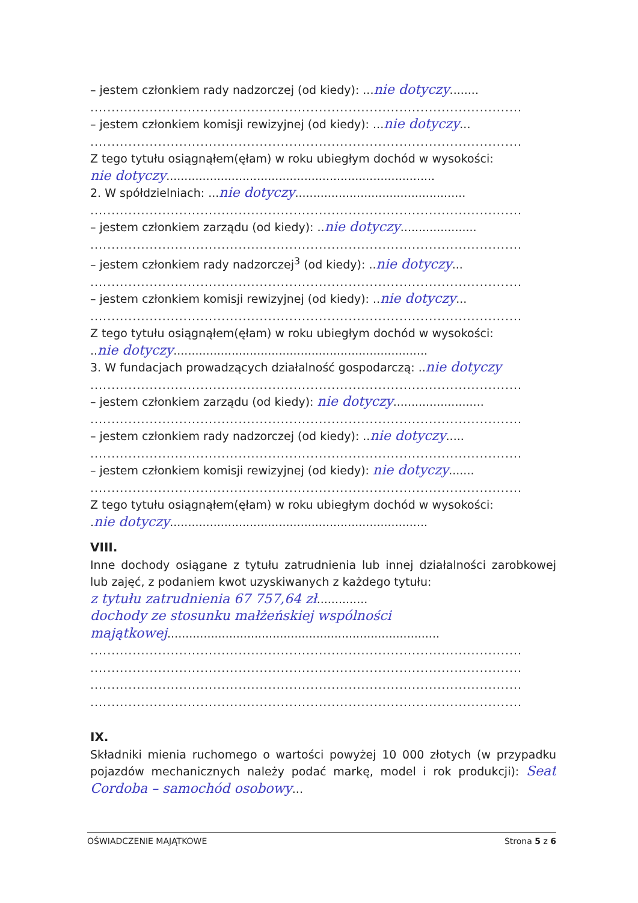– jestem członkiem rady nadzorczej (od kiedy): ...nie dotyczy........
......................................................................................................
– jestem członkiem komisji rewizyjnej (od kiedy): ...nie dotyczy...
......................................................................................................
Z tego tytułu osiągnąłem(ęłam) w roku ubiegłym dochód w wysokości:
nie dotyczy..........................................................................
2. W spółdzielniach: ...nie dotyczy...............................................
......................................................................................................
– jestem członkiem zarządu (od kiedy): ..nie dotyczy.....................
......................................................................................................
– jestem członkiem rady nadzorczej<sup>3</sup> (od kiedy): ..nie dotyczy...
......................................................................................................
– jestem członkiem komisji rewizyjnej (od kiedy): ..nie dotyczy...
......................................................................................................
Z tego tytułu osiągnąłem(ęłam) w roku ubiegłym dochód w wysokości:
..nie dotyczy......................................................................
3. W fundacjach prowadzących działalność gospodarczą: ..nie dotyczy
......................................................................................................
– jestem członkiem zarządu (od kiedy): nie dotyczy.........................
......................................................................................................
– jestem członkiem rady nadzorczej (od kiedy): ..nie dotyczy.....
......................................................................................................
– jestem członkiem komisji rewizyjnej (od kiedy): nie dotyczy.......
......................................................................................................
Z tego tytułu osiągnąłem(ęłam) w roku ubiegłym dochód w wysokości:
.nie dotyczy.......................................................................
VIII.
Inne dochody osiągane z tytułu zatrudnienia lub innej działalności zarobkowej lub zajęć, z podaniem kwot uzyskiwanych z każdego tytułu:
z tytułu zatrudnienia 67 757,64 zł..............
dochody ze stosunku małżeńskiej wspólności
majątkowej...........................................................................
......................................................................................................
......................................................................................................
......................................................................................................
......................................................................................................
IX.
Składniki mienia ruchomego o wartości powyżej 10 000 złotych (w przypadku pojazdów mechanicznych należy podać markę, model i rok produkcji): Seat Cordoba – samochód osobowy...
OŚWIADCZENIE MAJĄTKOWE Strona 5 z 6